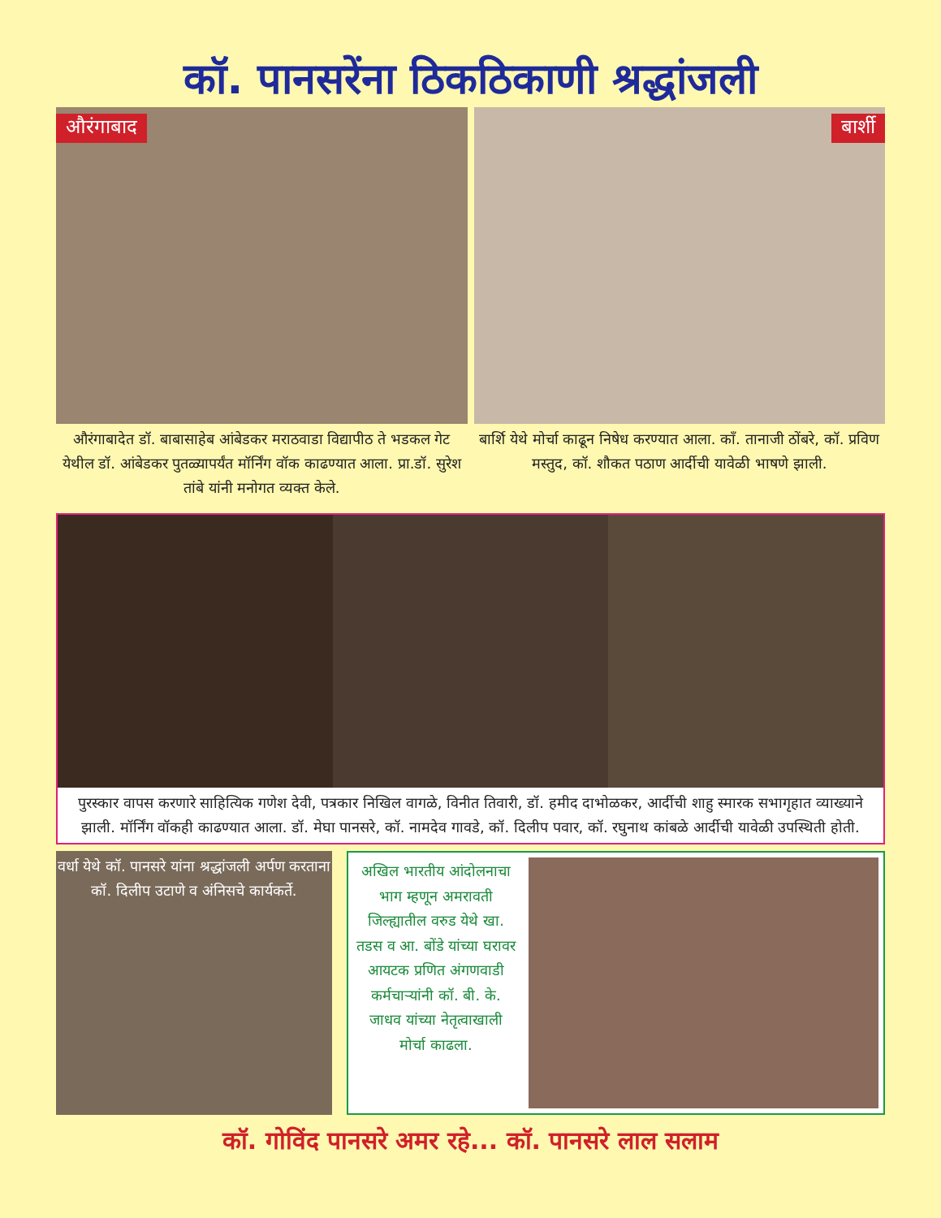कॉ. पानसरेंना ठिकठिकाणी श्रद्धांजली
औरंगाबाद
औरंगाबादेत डॉ. बाबासाहेब आंबेडकर मराठवाडा विद्यापीठ ते भडकल गेट येथील डॉ. आंबेडकर पुतळ्यापर्यंत मॉर्निंग वॉक काढण्यात आला. प्रा.डॉ. सुरेश तांबे यांनी मनोगत व्यक्त केले.
बार्शी
बार्शि येथे मोर्चा काढून निषेध करण्यात आला. काँ. तानाजी ठोंबरे, कॉ. प्रविण मस्तुद, कॉ. शौकत पठाण आर्दीची यावेळी भाषणे झाली.
पुरस्कार वापस करणारे साहित्यिक गणेश देवी, पत्रकार निखिल वागळे, विनीत तिवारी, डॉ. हमीद दाभोळकर, आर्दीची शाहु स्मारक सभागृहात व्याख्याने झाली. मॉर्निंग वॉकही काढण्यात आला. डॉ. मेघा पानसरे, कॉ. नामदेव गावडे, कॉ. दिलीप पवार, कॉ. रघुनाथ कांबळे आर्दीची यावेळी उपस्थिती होती.
वर्धा येथे कॉ. पानसरे यांना श्रद्धांजली अर्पण करताना कॉ. दिलीप उटाणे व अंनिसचे कार्यकर्ते.
अखिल भारतीय आंदोलनाचा भाग म्हणून अमरावती जिल्ह्यातील वरुड येथे खा. तडस व आ. बोंडे यांच्या घरावर आयटक प्रणित अंगणवाडी कर्मचाऱ्यांनी कॉ. बी. के. जाधव यांच्या नेतृत्वाखाली मोर्चा काढला.
कॉ. गोविंद पानसरे अमर रहे... कॉ. पानसरे लाल सलाम